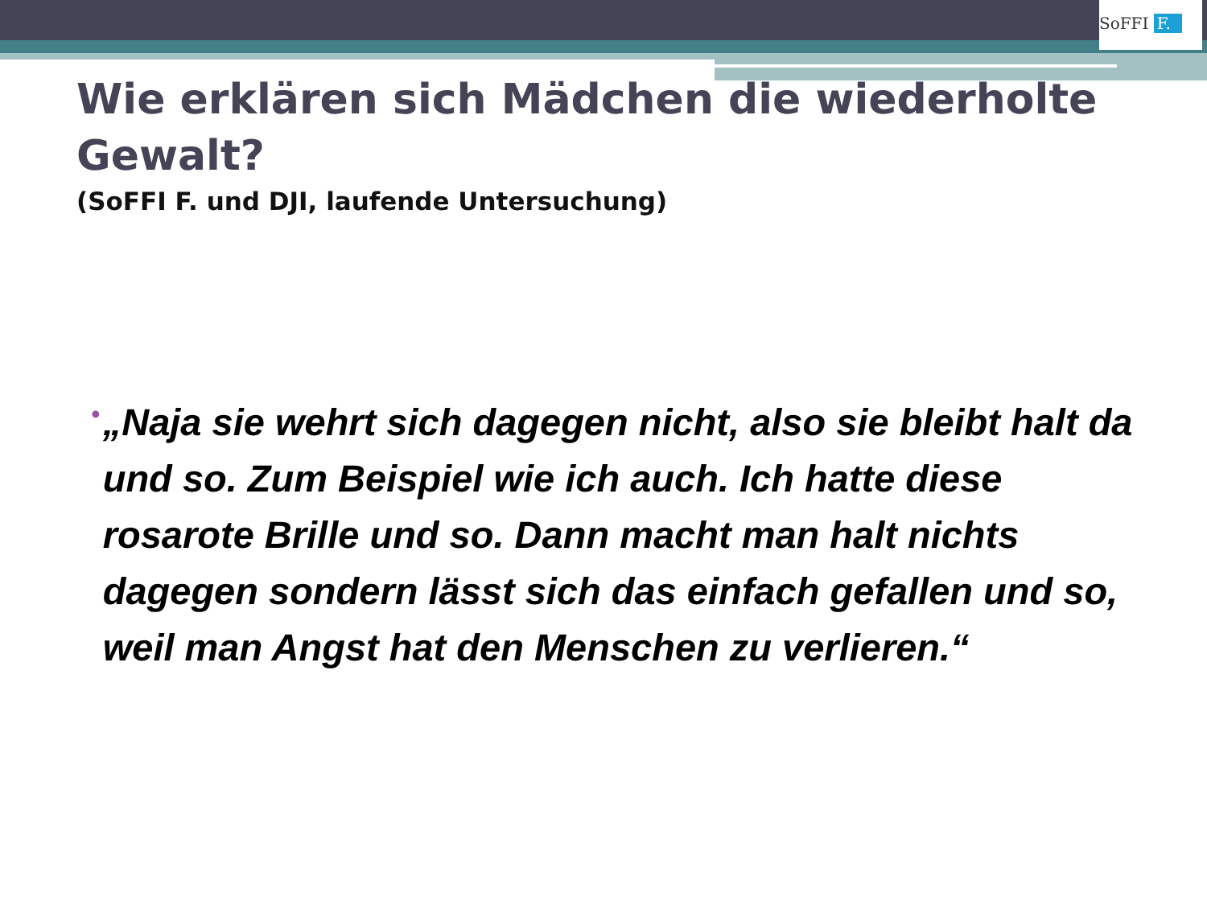SoFFI F.
Wie erklären sich Mädchen die wiederholte Gewalt?
(SoFFI F. und DJI, laufende Untersuchung)
•
„Naja sie wehrt sich dagegen nicht, also sie bleibt halt da und so. Zum Beispiel wie ich auch. Ich hatte diese rosarote Brille und so. Dann macht man halt nichts dagegen sondern lässt sich das einfach gefallen und so, weil man Angst hat den Menschen zu verlieren.“